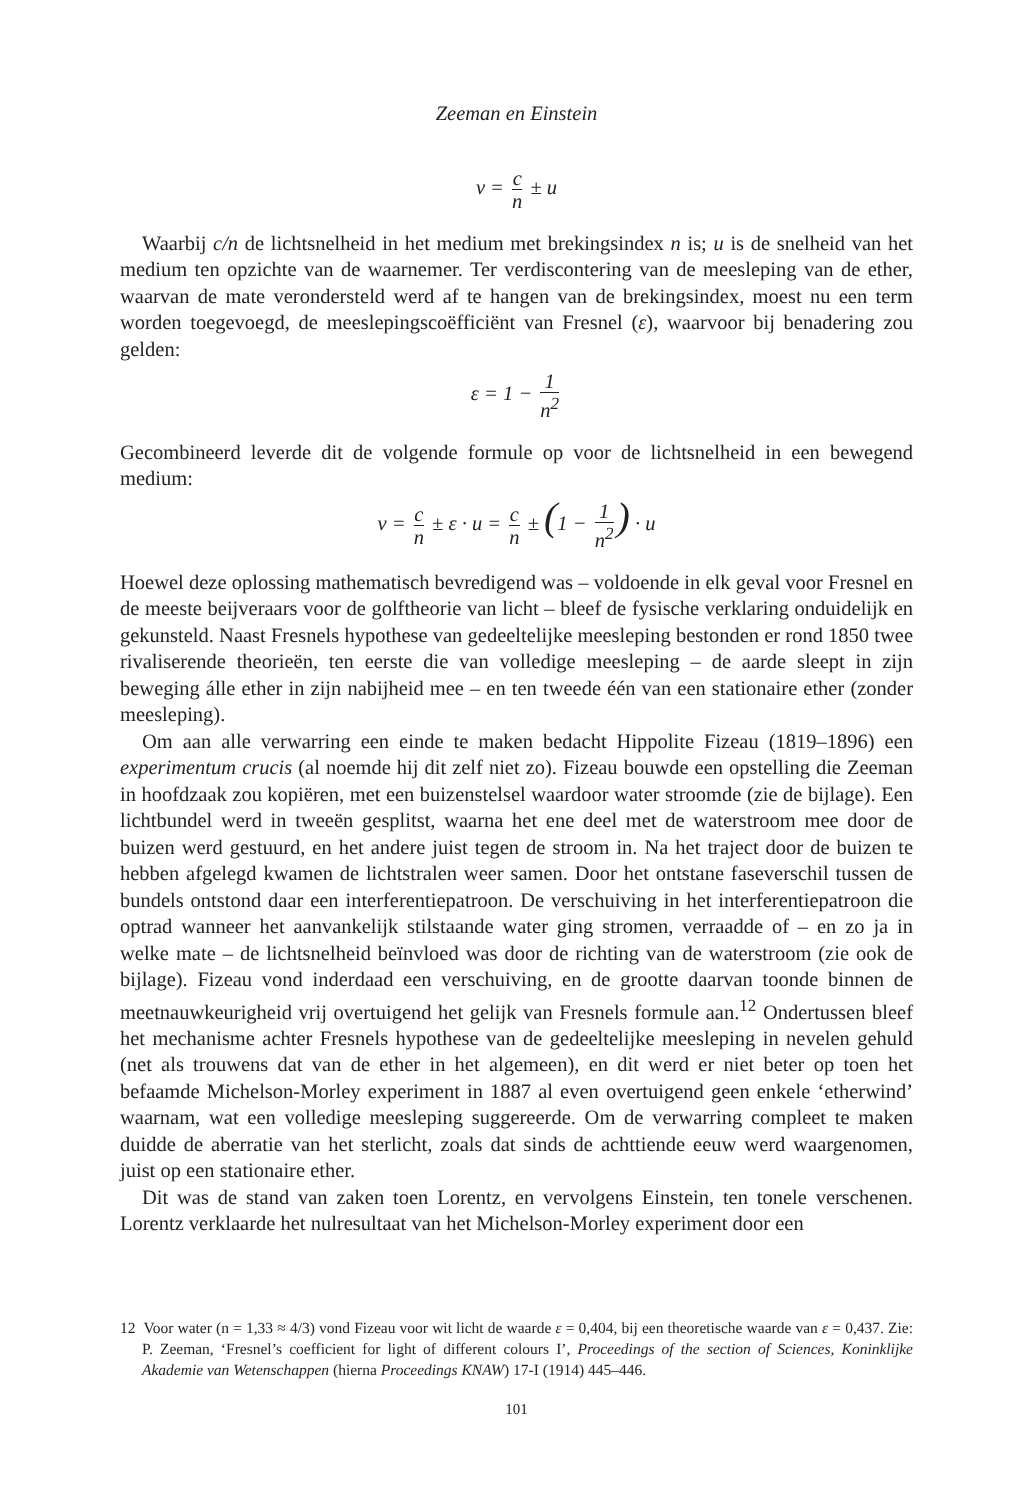Zeeman en Einstein
v = c n ± u
Waarbij c/n de lichtsnelheid in het medium met brekingsindex n is; u is de snelheid van het medium ten opzichte van de waarnemer. Ter verdiscontering van de meesleping van de ether, waarvan de mate verondersteld werd af te hangen van de brekingsindex, moest nu een term worden toegevoegd, de meeslepingscoëfficiënt van Fresnel (ε), waarvoor bij benadering zou gelden:
ε = 1 − 1 n<sup>2</sup>
Gecombineerd leverde dit de volgende formule op voor de lichtsnelheid in een bewegend medium:
v = c n ± ε · u = c n ± (1 − 1 n<sup>2</sup>) · u
Hoewel deze oplossing mathematisch bevredigend was – voldoende in elk geval voor Fresnel en de meeste beijveraars voor de golftheorie van licht – bleef de fysische verklaring onduidelijk en gekunsteld. Naast Fresnels hypothese van gedeeltelijke meesleping bestonden er rond 1850 twee rivaliserende theorieën, ten eerste die van volledige meesleping – de aarde sleept in zijn beweging álle ether in zijn nabijheid mee – en ten tweede één van een stationaire ether (zonder meesleping).
Om aan alle verwarring een einde te maken bedacht Hippolite Fizeau (1819–1896) een experimentum crucis (al noemde hij dit zelf niet zo). Fizeau bouwde een opstelling die Zeeman in hoofdzaak zou kopiëren, met een buizenstelsel waardoor water stroomde (zie de bijlage). Een lichtbundel werd in tweeën gesplitst, waarna het ene deel met de waterstroom mee door de buizen werd gestuurd, en het andere juist tegen de stroom in. Na het traject door de buizen te hebben afgelegd kwamen de lichtstralen weer samen. Door het ontstane faseverschil tussen de bundels ontstond daar een interferentiepatroon. De verschuiving in het interferentiepatroon die optrad wanneer het aanvankelijk stilstaande water ging stromen, verraadde of – en zo ja in welke mate – de lichtsnelheid beïnvloed was door de richting van de waterstroom (zie ook de bijlage). Fizeau vond inderdaad een verschuiving, en de grootte daarvan toonde binnen de meetnauwkeurigheid vrij overtuigend het gelijk van Fresnels formule aan.<sup>12</sup> Ondertussen bleef het mechanisme achter Fresnels hypothese van de gedeeltelijke meesleping in nevelen gehuld (net als trouwens dat van de ether in het algemeen), en dit werd er niet beter op toen het befaamde Michelson-Morley experiment in 1887 al even overtuigend geen enkele ‘etherwind’ waarnam, wat een volledige meesleping suggereerde. Om de verwarring compleet te maken duidde de aberratie van het sterlicht, zoals dat sinds de achttiende eeuw werd waargenomen, juist op een stationaire ether.
Dit was de stand van zaken toen Lorentz, en vervolgens Einstein, ten tonele verschenen. Lorentz verklaarde het nulresultaat van het Michelson-Morley experiment door een
12 Voor water (n = 1,33 ≈ 4/3) vond Fizeau voor wit licht de waarde ε = 0,404, bij een theoretische waarde van ε = 0,437. Zie: P. Zeeman, ‘Fresnel’s coefficient for light of different colours I’, Proceedings of the section of Sciences, Koninklijke Akademie van Wetenschappen (hierna Proceedings KNAW) 17-I (1914) 445–446.
101